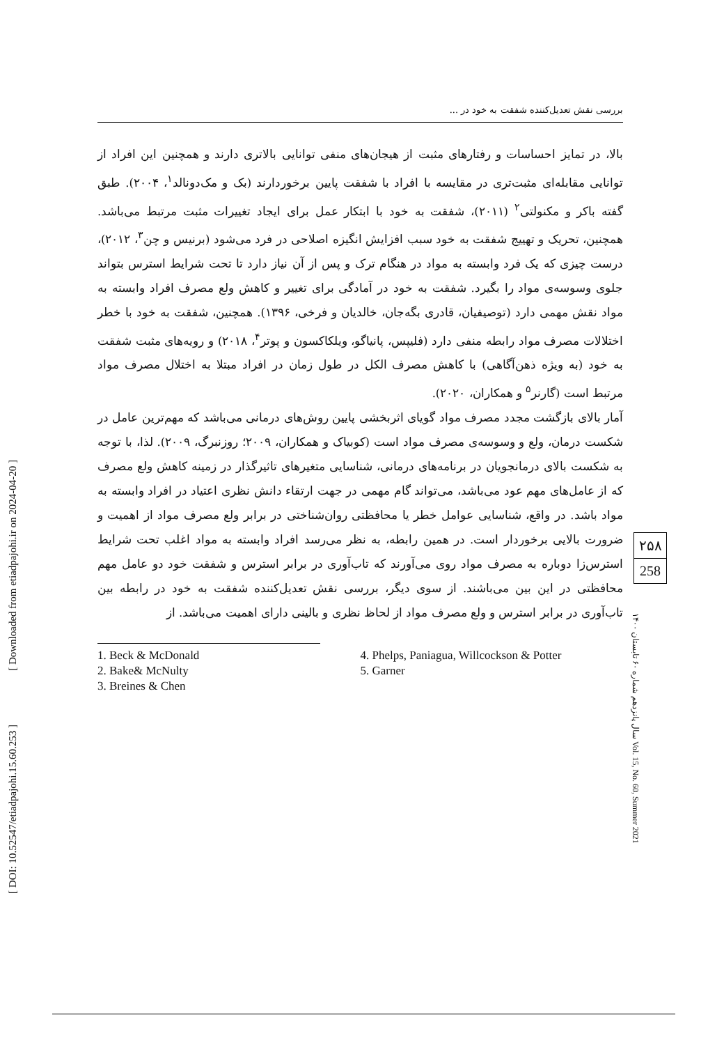[ Downloaded from etiadpajohi.ir on 2024-04-20 ]
[ DOI: 10.52547/etiadpajohi.15.60.253 ]
بررسی نقش تعدیل‌کننده شفقت به خود در ...
بالا، در تمایز احساسات و رفتارهای مثبت از هیجان‌های منفی توانایی بالاتری دارند و همچنین این افراد از توانایی مقابله‌ای مثبت‌تری در مقایسه با افراد با شفقت پایین برخوردارند (بک و مک‌دونالد<sup>۱</sup>، ۲۰۰۴). طبق گفته باکر و مکنولتی<sup>۲</sup> (۲۰۱۱)، شفقت به خود با ابتکار عمل برای ایجاد تغییرات مثبت مرتبط می‌باشد. همچنین، تحریک و تهییج شفقت به خود سبب افزایش انگیزه اصلاحی در فرد می‌شود (برنیس و چن<sup>۳</sup>، ۲۰۱۲)، درست چیزی که یک فرد وابسته به مواد در هنگام ترک و پس از آن نیاز دارد تا تحت شرایط استرس بتواند جلوی وسوسه‌ی مواد را بگیرد. شفقت به خود در آمادگی برای تغییر و کاهش ولع مصرف افراد وابسته به مواد نقش مهمی دارد (توصیفیان، قادری بگه‌جان، خالدیان و فرخی، ۱۳۹۶). همچنین، شفقت به خود با خطر اختلالات مصرف مواد رابطه منفی دارد (فلیپس، پانیاگو، ویلکاکسون و پوتر<sup>۴</sup>، ۲۰۱۸) و رویه‌های مثبت شفقت به خود (به ویژه ذهن‌آگاهی) با کاهش مصرف الکل در طول زمان در افراد مبتلا به اختلال مصرف مواد مرتبط است (گارنر<sup>۵</sup> و همکاران، ۲۰۲۰).
آمار بالای بازگشت مجدد مصرف مواد گویای اثربخشی پایین روش‌های درمانی می‌باشد که مهم‌ترین عامل در شکست درمان، ولع و وسوسه‌ی مصرف مواد است (کوبیاک و همکاران، ۲۰۰۹؛ روزنبرگ، ۲۰۰۹). لذا، با توجه به شکست بالای درمانجویان در برنامه‌های درمانی، شناسایی متغیرهای تاثیرگذار در زمینه کاهش ولع مصرف که از عامل‌های مهم عود می‌باشد، می‌تواند گام مهمی در جهت ارتقاء دانش نظری اعتیاد در افراد وابسته به مواد باشد. در واقع، شناسایی عوامل خطر یا محافظتی روان‌شناختی در برابر ولع مصرف مواد از اهمیت و ضرورت بالایی برخوردار است. در همین رابطه، به نظر می‌رسد افراد وابسته به مواد اغلب تحت شرایط استرس‌زا دوباره به مصرف مواد روی می‌آورند که تاب‌آوری در برابر استرس و شفقت خود دو عامل مهم محافظتی در این بین می‌باشند. از سوی دیگر، بررسی نقش تعدیل‌کننده شفقت به خود در رابطه بین تاب‌آوری در برابر استرس و ولع مصرف مواد از لحاظ نظری و بالینی دارای اهمیت می‌باشد. از
1. Beck & McDonald
2. Bake& McNulty
3. Breines & Chen
4. Phelps, Paniagua, Willcockson & Potter
5. Garner
۲۵۸
258
سال پانزدهم شماره ۶۰ تابستان ۱۴۰۰ Vol. 15, No. 60, Summer 2021